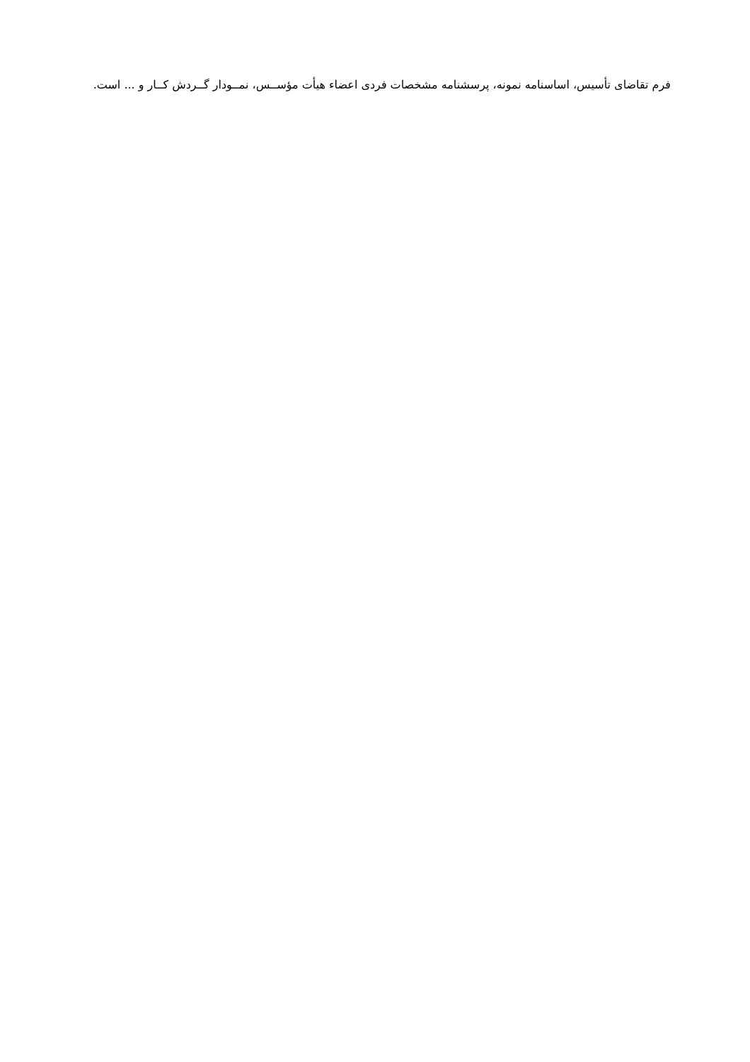فرم تقاضای تأسیس، اساسنامه نمونه، پرسشنامه مشخصات فردی اعضاء هیأت مؤســس، نمــودار گــردش کــار و ... است.